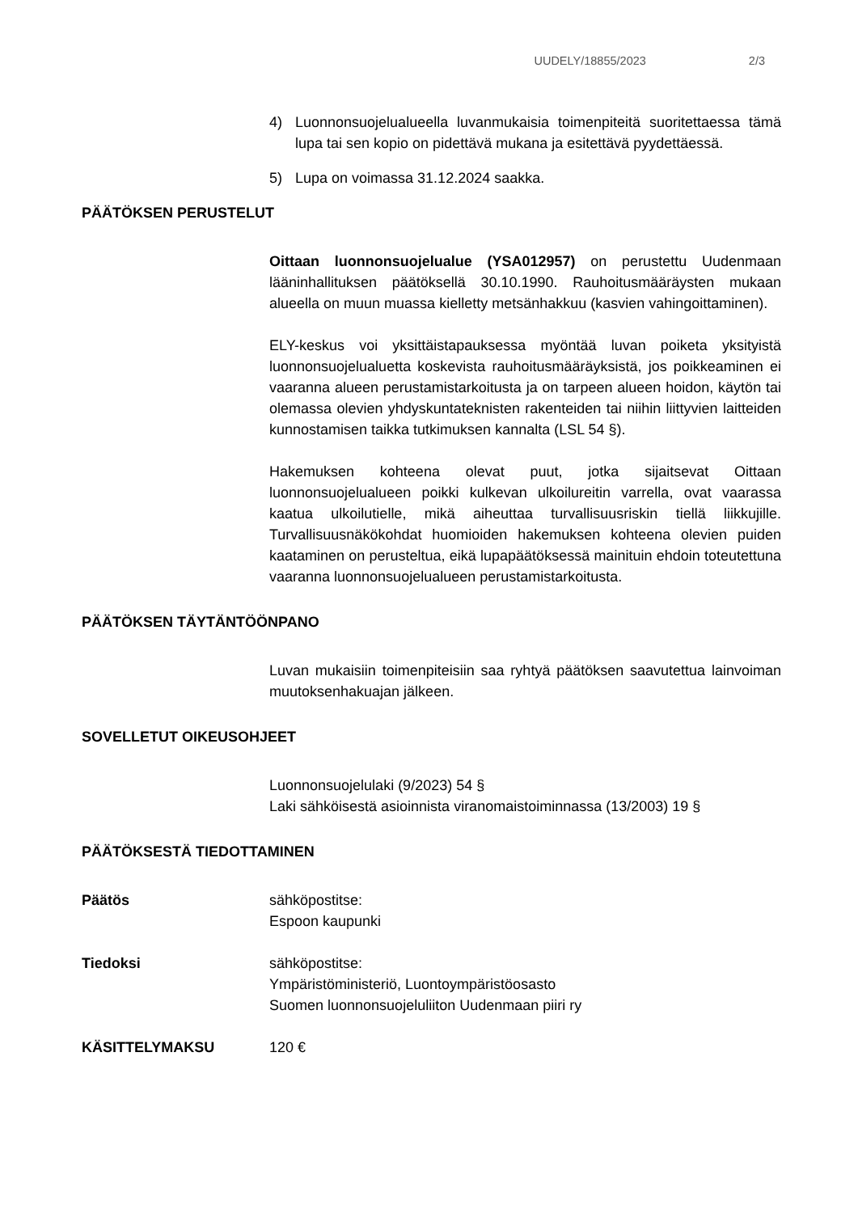UUDELY/18855/2023 2/3
4) Luonnonsuojelualueella luvanmukaisia toimenpiteitä suoritettaessa tämä lupa tai sen kopio on pidettävä mukana ja esitettävä pyydettäessä.
5) Lupa on voimassa 31.12.2024 saakka.
PÄÄTÖKSEN PERUSTELUT
Oittaan luonnonsuojelualue (YSA012957) on perustettu Uudenmaan lääninhallituksen päätöksellä 30.10.1990. Rauhoitusmääräysten mukaan alueella on muun muassa kielletty metsänhakkuu (kasvien vahingoittaminen).
ELY-keskus voi yksittäistapauksessa myöntää luvan poiketa yksityistä luonnonsuojelualuetta koskevista rauhoitusmääräyksistä, jos poikkeaminen ei vaaranna alueen perustamistarkoitusta ja on tarpeen alueen hoidon, käytön tai olemassa olevien yhdyskuntateknisten rakenteiden tai niihin liittyvien laitteiden kunnostamisen taikka tutkimuksen kannalta (LSL 54 §).
Hakemuksen kohteena olevat puut, jotka sijaitsevat Oittaan luonnonsuojelualueen poikki kulkevan ulkoilureitin varrella, ovat vaarassa kaatua ulkoilutielle, mikä aiheuttaa turvallisuusriskin tiellä liikkujille. Turvallisuusnäkökohdat huomioiden hakemuksen kohteena olevien puiden kaataminen on perusteltua, eikä lupapäätöksessä mainituin ehdoin toteutettuna vaaranna luonnonsuojelualueen perustamistarkoitusta.
PÄÄTÖKSEN TÄYTÄNTÖÖNPANO
Luvan mukaisiin toimenpiteisiin saa ryhtyä päätöksen saavutettua lainvoiman muutoksenhakuajan jälkeen.
SOVELLETUT OIKEUSOHJEET
Luonnonsuojelulaki (9/2023) 54 §
Laki sähköisestä asioinnista viranomaistoiminnassa (13/2003) 19 §
PÄÄTÖKSESTÄ TIEDOTTAMINEN
Päätös sähköpostitse:
Espoon kaupunki
Tiedoksi sähköpostitse:
Ympäristöministeriö, Luontoympäristöosasto
Suomen luonnonsuojeluliiton Uudenmaan piiri ry
KÄSITTELYMAKSU 120 €